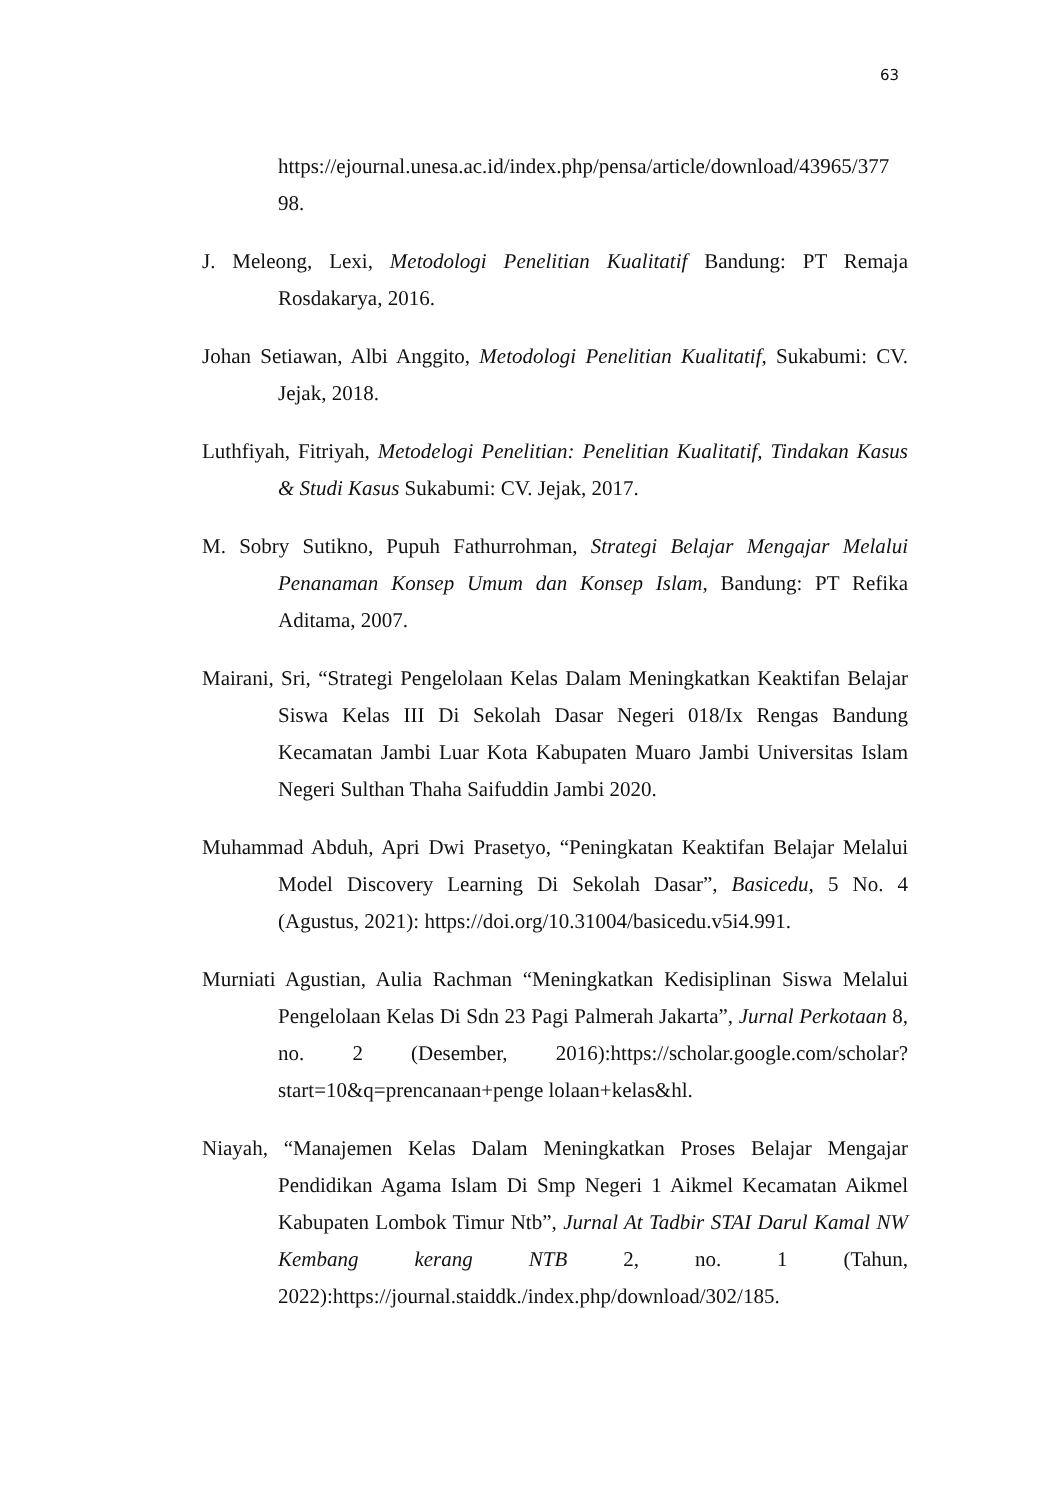63
https://ejournal.unesa.ac.id/index.php/pensa/article/download/43965/377 98.
J. Meleong, Lexi, Metodologi Penelitian Kualitatif Bandung: PT Remaja Rosdakarya, 2016.
Johan Setiawan, Albi Anggito, Metodologi Penelitian Kualitatif, Sukabumi: CV. Jejak, 2018.
Luthfiyah, Fitriyah, Metodelogi Penelitian: Penelitian Kualitatif, Tindakan Kasus & Studi Kasus Sukabumi: CV. Jejak, 2017.
M. Sobry Sutikno, Pupuh Fathurrohman, Strategi Belajar Mengajar Melalui Penanaman Konsep Umum dan Konsep Islam, Bandung: PT Refika Aditama, 2007.
Mairani, Sri, “Strategi Pengelolaan Kelas Dalam Meningkatkan Keaktifan Belajar Siswa Kelas III Di Sekolah Dasar Negeri 018/Ix Rengas Bandung Kecamatan Jambi Luar Kota Kabupaten Muaro Jambi Universitas Islam Negeri Sulthan Thaha Saifuddin Jambi 2020.
Muhammad Abduh, Apri Dwi Prasetyo, “Peningkatan Keaktifan Belajar Melalui Model Discovery Learning Di Sekolah Dasar”, Basicedu, 5 No. 4 (Agustus, 2021): https://doi.org/10.31004/basicedu.v5i4.991.
Murniati Agustian, Aulia Rachman “Meningkatkan Kedisiplinan Siswa Melalui Pengelolaan Kelas Di Sdn 23 Pagi Palmerah Jakarta”, Jurnal Perkotaan 8, no. 2 (Desember, 2016):https://scholar.google.com/scholar?start=10&q=prencanaan+penge lolaan+kelas&hl.
Niayah, “Manajemen Kelas Dalam Meningkatkan Proses Belajar Mengajar Pendidikan Agama Islam Di Smp Negeri 1 Aikmel Kecamatan Aikmel Kabupaten Lombok Timur Ntb”, Jurnal At Tadbir STAI Darul Kamal NW Kembang kerang NTB 2, no. 1 (Tahun, 2022):https://journal.staiddk./index.php/download/302/185.